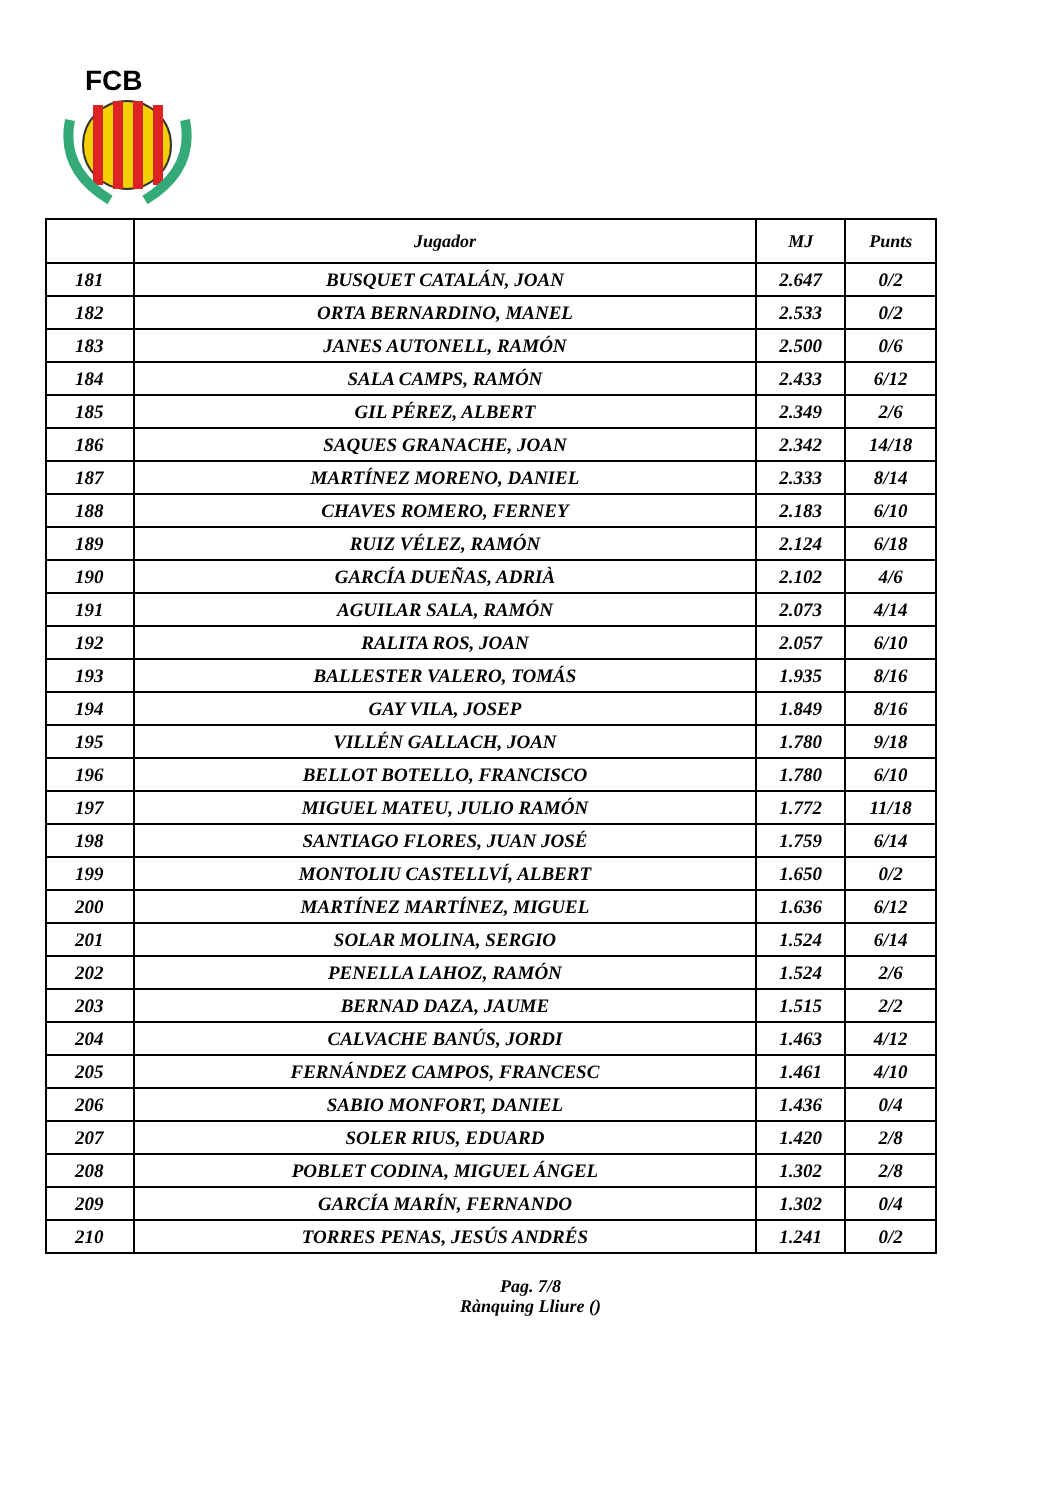FCB
| | Jugador | MJ | Punts |
| --- | --- | --- | --- |
| 181 | BUSQUET CATALÁN, JOAN | 2.647 | 0/2 |
| 182 | ORTA BERNARDINO, MANEL | 2.533 | 0/2 |
| 183 | JANES AUTONELL, RAMÓN | 2.500 | 0/6 |
| 184 | SALA CAMPS, RAMÓN | 2.433 | 6/12 |
| 185 | GIL PÉREZ, ALBERT | 2.349 | 2/6 |
| 186 | SAQUES GRANACHE, JOAN | 2.342 | 14/18 |
| 187 | MARTÍNEZ MORENO, DANIEL | 2.333 | 8/14 |
| 188 | CHAVES ROMERO, FERNEY | 2.183 | 6/10 |
| 189 | RUIZ VÉLEZ, RAMÓN | 2.124 | 6/18 |
| 190 | GARCÍA DUEÑAS, ADRIÀ | 2.102 | 4/6 |
| 191 | AGUILAR SALA, RAMÓN | 2.073 | 4/14 |
| 192 | RALITA ROS, JOAN | 2.057 | 6/10 |
| 193 | BALLESTER VALERO, TOMÁS | 1.935 | 8/16 |
| 194 | GAY VILA, JOSEP | 1.849 | 8/16 |
| 195 | VILLÉN GALLACH, JOAN | 1.780 | 9/18 |
| 196 | BELLOT BOTELLO, FRANCISCO | 1.780 | 6/10 |
| 197 | MIGUEL MATEU, JULIO RAMÓN | 1.772 | 11/18 |
| 198 | SANTIAGO FLORES, JUAN JOSÉ | 1.759 | 6/14 |
| 199 | MONTOLIU CASTELLVÍ, ALBERT | 1.650 | 0/2 |
| 200 | MARTÍNEZ MARTÍNEZ, MIGUEL | 1.636 | 6/12 |
| 201 | SOLAR MOLINA, SERGIO | 1.524 | 6/14 |
| 202 | PENELLA LAHOZ, RAMÓN | 1.524 | 2/6 |
| 203 | BERNAD DAZA, JAUME | 1.515 | 2/2 |
| 204 | CALVACHE BANÚS, JORDI | 1.463 | 4/12 |
| 205 | FERNÁNDEZ CAMPOS, FRANCESC | 1.461 | 4/10 |
| 206 | SABIO MONFORT, DANIEL | 1.436 | 0/4 |
| 207 | SOLER RIUS, EDUARD | 1.420 | 2/8 |
| 208 | POBLET CODINA, MIGUEL ÁNGEL | 1.302 | 2/8 |
| 209 | GARCÍA MARÍN, FERNANDO | 1.302 | 0/4 |
| 210 | TORRES PENAS, JESÚS ANDRÉS | 1.241 | 0/2 |
Pag. 7/8
Rànquing Lliure ()